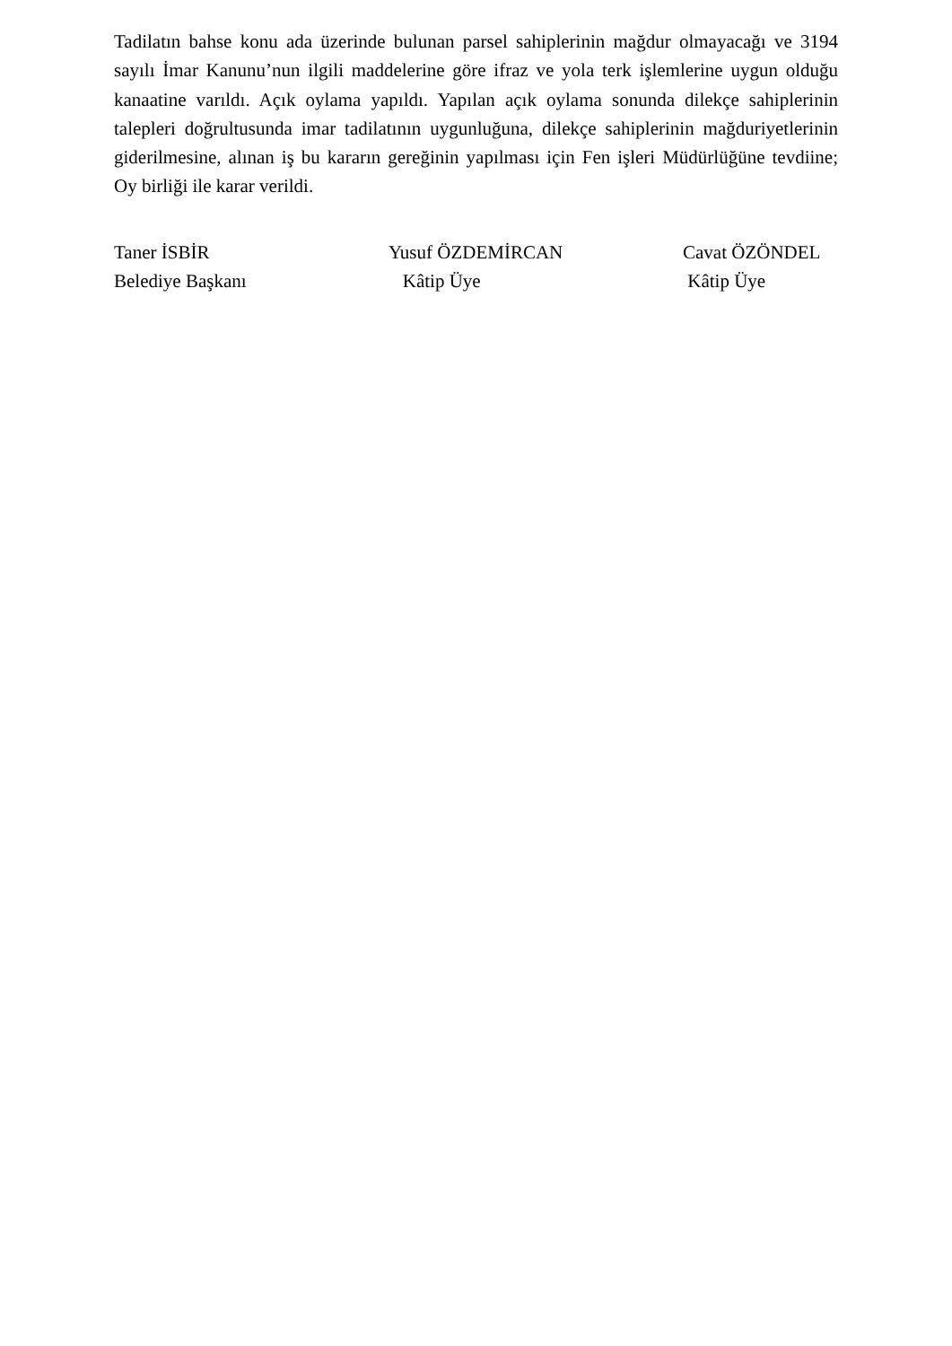Tadilatın bahse konu ada üzerinde bulunan parsel sahiplerinin mağdur olmayacağı ve 3194 sayılı İmar Kanunu’nun ilgili maddelerine göre ifraz ve yola terk işlemlerine uygun olduğu kanaatine varıldı. Açık oylama yapıldı. Yapılan açık oylama sonunda dilekçe sahiplerinin talepleri doğrultusunda imar tadilatının uygunluğuna, dilekçe sahiplerinin mağduriyetlerinin giderilmesine, alınan iş bu kararın gereğinin yapılması için Fen işleri Müdürlüğüne tevdiine; Oy birliği ile karar verildi.
Taner İSBİR
Belediye Başkanı
Yusuf ÖZDEMİRCAN
Kâtip Üye
Cavat ÖZÖNDEL
Kâtip Üye